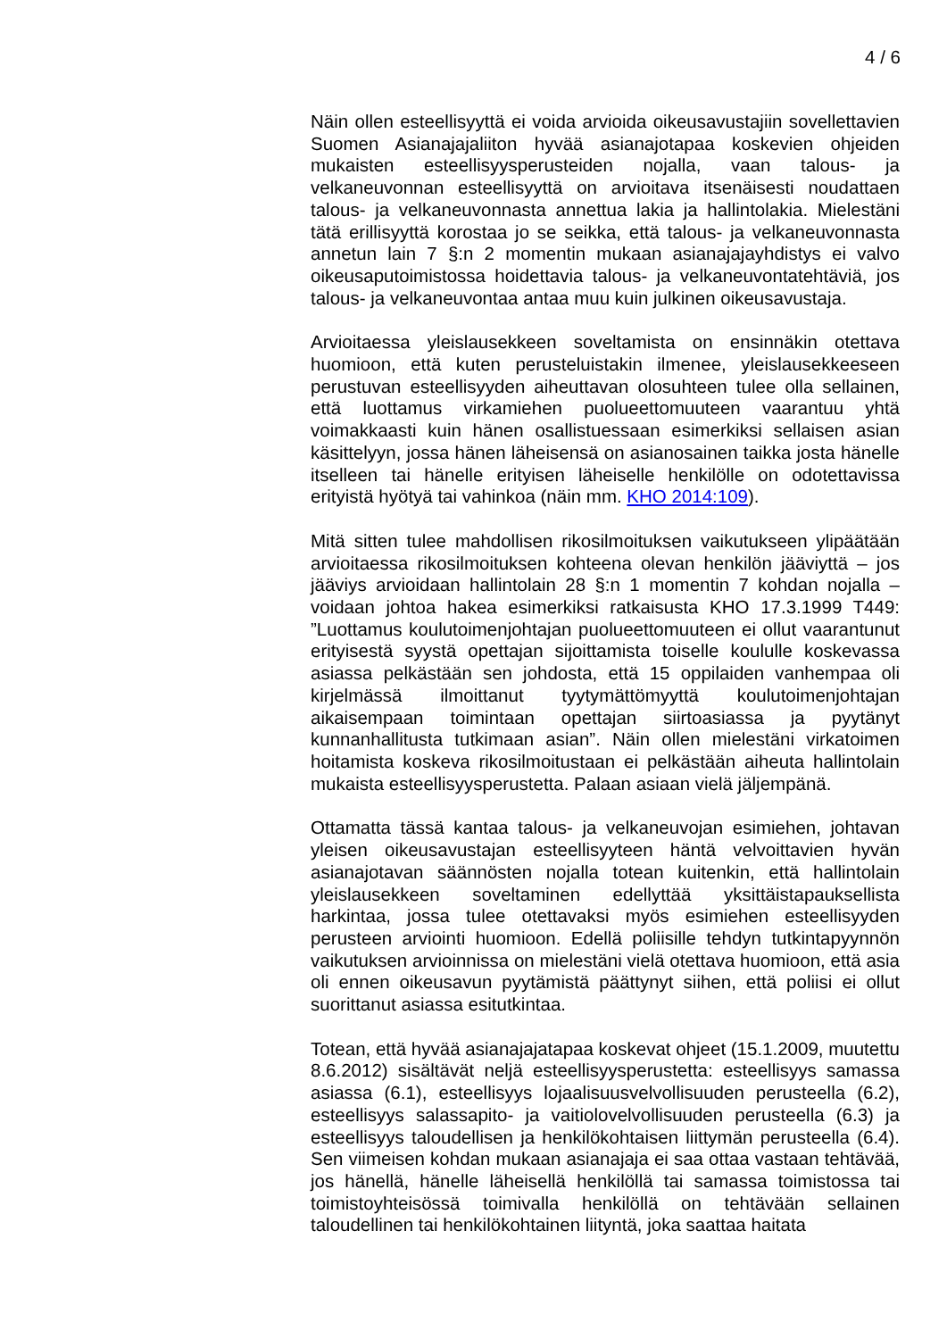4 / 6
Näin ollen esteellisyyttä ei voida arvioida oikeusavustajiin sovellettavien Suomen Asianajajaliiton hyvää asianajotapaa koskevien ohjeiden mukaisten esteellisyysperusteiden nojalla, vaan talous- ja velkaneuvonnan esteellisyyttä on arvioitava itsenäisesti noudattaen talous- ja velkaneuvonnasta annettua lakia ja hallintolakia. Mielestäni tätä erillisyyttä korostaa jo se seikka, että talous- ja velkaneuvonnasta annetun lain 7 §:n 2 momentin mukaan asianajajayhdistys ei valvo oikeusaputoimistossa hoidettavia talous- ja velkaneuvontatehtäviä, jos talous- ja velkaneuvontaa antaa muu kuin julkinen oikeusavustaja.
Arvioitaessa yleislausekkeen soveltamista on ensinnäkin otettava huomioon, että kuten perusteluistakin ilmenee, yleislausekkeeseen perustuvan esteellisyyden aiheuttavan olosuhteen tulee olla sellainen, että luottamus virkamiehen puolueettomuuteen vaarantuu yhtä voimakkaasti kuin hänen osallistuessaan esimerkiksi sellaisen asian käsittelyyn, jossa hänen läheisensä on asianosainen taikka josta hänelle itselleen tai hänelle erityisen läheiselle henkilölle on odotettavissa erityistä hyötyä tai vahinkoa (näin mm. KHO 2014:109).
Mitä sitten tulee mahdollisen rikosilmoituksen vaikutukseen ylipäätään arvioitaessa rikosilmoituksen kohteena olevan henkilön jääviyttä – jos jääviys arvioidaan hallintolain 28 §:n 1 momentin 7 kohdan nojalla – voidaan johtoa hakea esimerkiksi ratkaisusta KHO 17.3.1999 T449: ”Luottamus koulutoimenjohtajan puolueettomuuteen ei ollut vaarantunut erityisestä syystä opettajan sijoittamista toiselle koululle koskevassa asiassa pelkästään sen johdosta, että 15 oppilaiden vanhempaa oli kirjelmässä ilmoittanut tyytymättömyyttä koulutoimenjohtajan aikaisempaan toimintaan opettajan siirtoasiassa ja pyytänyt kunnanhallitusta tutkimaan asian”. Näin ollen mielestäni virkatoimen hoitamista koskeva rikosilmoitustaan ei pelkästään aiheuta hallintolain mukaista esteellisyysperustetta. Palaan asiaan vielä jäljempänä.
Ottamatta tässä kantaa talous- ja velkaneuvojan esimiehen, johtavan yleisen oikeusavustajan esteellisyyteen häntä velvoittavien hyvän asianajotavan säännösten nojalla totean kuitenkin, että hallintolain yleislausekkeen soveltaminen edellyttää yksittäistapauksellista harkintaa, jossa tulee otettavaksi myös esimiehen esteellisyyden perusteen arviointi huomioon. Edellä poliisille tehdyn tutkintapyynnön vaikutuksen arvioinnissa on mielestäni vielä otettava huomioon, että asia oli ennen oikeusavun pyytämistä päättynyt siihen, että poliisi ei ollut suorittanut asiassa esitutkintaa.
Totean, että hyvää asianajajatapaa koskevat ohjeet (15.1.2009, muutettu 8.6.2012) sisältävät neljä esteellisyysperustetta: esteellisyys samassa asiassa (6.1), esteellisyys lojaalisuusvelvollisuuden perusteella (6.2), esteellisyys salassapito- ja vaitiolovelvollisuuden perusteella (6.3) ja esteellisyys taloudellisen ja henkilökohtaisen liittymän perusteella (6.4). Sen viimeisen kohdan mukaan asianajaja ei saa ottaa vastaan tehtävää, jos hänellä, hänelle läheisellä henkilöllä tai samassa toimistossa tai toimistoyhteisössä toimivalla henkilöllä on tehtävään sellainen taloudellinen tai henkilökohtainen liityntä, joka saattaa haitata